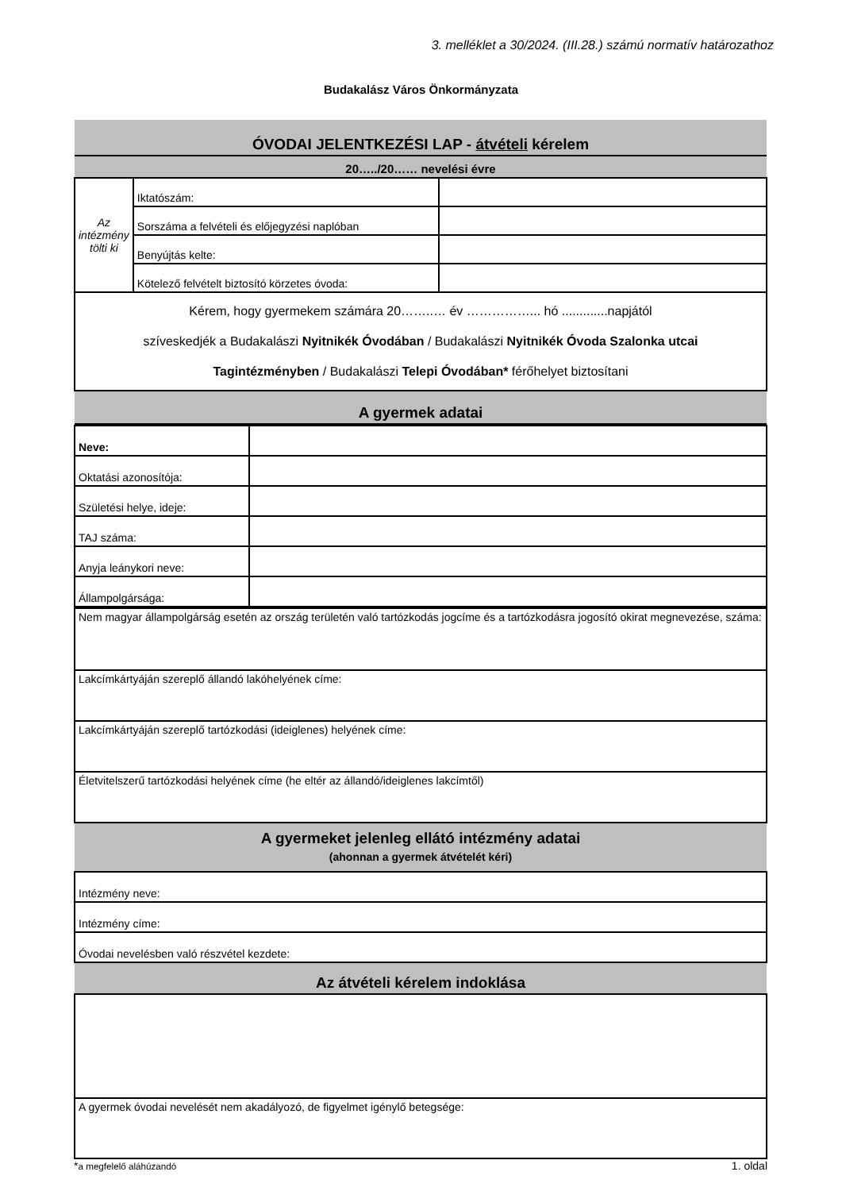3. melléklet a 30/2024. (III.28.) számú normatív határozathoz
Budakalász Város Önkormányzata
| ÓVODAI JELENTKEZÉSI LAP - átvételi kérelem | | |
| 20…../20…… nevelési évre | | |
| Az intézmény tölti ki | Iktatószám: | |
| | Sorszáma a felvételi és előjegyzési naplóban | |
| | Benyújtás kelte: | |
| | Kötelező felvételt biztosító körzetes óvoda: | |
| Kérem, hogy gyermekem számára 20……..… év ……………... hó .............napjától szíveskedjék a Budakalászi Nyitnikék Óvodában / Budakalászi Nyitnikék Óvoda Szalonka utcai Tagintézményben / Budakalászi Telepi Óvodában* férőhelyet biztosítani | | |
| A gyermek adatai | | |
| Neve: | |
| Oktatási azonosítója: | |
| Születési helye, ideje: | |
| TAJ száma: | |
| Anyja leánykori neve: | |
| Állampolgársága: | |
| Nem magyar állampolgárság esetén az ország területén való tartózkodás jogcíme és a tartózkodásra jogosító okirat megnevezése, száma: |
| Lakcímkártyáján szereplő állandó lakóhelyének címe: |
| Lakcímkártyáján szereplő tartózkodási (ideiglenes) helyének címe: |
| Életvitelszerű tartózkodási helyének címe (he eltér az állandó/ideiglenes lakcímtől) |
| A gyermeket jelenleg ellátó intézmény adatai (ahonnan a gyermek átvételét kéri) |
| Intézmény neve: |
| Intézmény címe: |
| Óvodai nevelésben való részvétel kezdete: |
| Az átvételi kérelem indoklása |
| A gyermek óvodai nevelését nem akadályozó, de figyelmet igénylő betegsége: |
*a megfelelő aláhúzandó 1. oldal